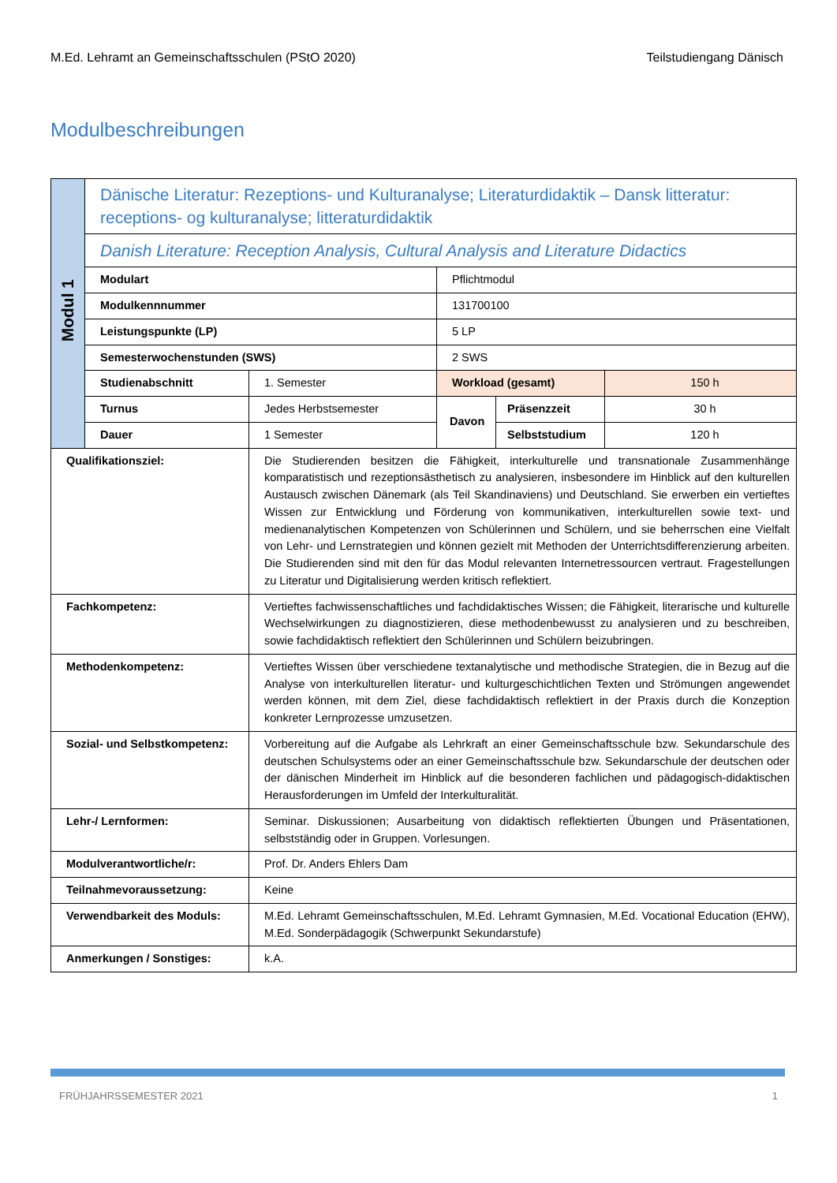M.Ed. Lehramt an Gemeinschaftsschulen (PStO 2020) Teilstudiengang Dänisch
Modulbeschreibungen
| Modul 1 | Dänische Literatur: Rezeptions- und Kulturanalyse; Literaturdidaktik – Dansk litteratur: receptions- og kulturanalyse; litteraturdidaktik | | | | |
| | Danish Literature: Reception Analysis, Cultural Analysis and Literature Didactics | | | | |
| | Modulart | | Pflichtmodul | | |
| | Modulkennnummer | | 131700100 | | |
| | Leistungspunkte (LP) | | 5 LP | | |
| | Semesterwochenstunden (SWS) | | 2 SWS | | |
| | Studienabschnitt | 1. Semester | Workload (gesamt) | | 150 h |
| | Turnus | Jedes Herbstsemester | Davon | Präsenzzeit | 30 h |
| | Dauer | 1 Semester | | Selbststudium | 120 h |
| Qualifikationsziel: | | Die Studierenden besitzen die Fähigkeit, interkulturelle und transnationale Zusammenhänge komparatistisch und rezeptionsästhetisch zu analysieren, insbesondere im Hinblick auf den kulturellen Austausch zwischen Dänemark (als Teil Skandinaviens) und Deutschland. Sie erwerben ein vertieftes Wissen zur Entwicklung und Förderung von kommunikativen, interkulturellen sowie text- und medienanalytischen Kompetenzen von Schülerinnen und Schülern, und sie beherrschen eine Vielfalt von Lehr- und Lernstrategien und können gezielt mit Methoden der Unterrichtsdifferenzierung arbeiten. Die Studierenden sind mit den für das Modul relevanten Internetressourcen vertraut. Fragestellungen zu Literatur und Digitalisierung werden kritisch reflektiert. | | | |
| Fachkompetenz: | | Vertieftes fachwissenschaftliches und fachdidaktisches Wissen; die Fähigkeit, literarische und kulturelle Wechselwirkungen zu diagnostizieren, diese methodenbewusst zu analysieren und zu beschreiben, sowie fachdidaktisch reflektiert den Schülerinnen und Schülern beizubringen. | | | |
| Methodenkompetenz: | | Vertieftes Wissen über verschiedene textanalytische und methodische Strategien, die in Bezug auf die Analyse von interkulturellen literatur- und kulturgeschichtlichen Texten und Strömungen angewendet werden können, mit dem Ziel, diese fachdidaktisch reflektiert in der Praxis durch die Konzeption konkreter Lernprozesse umzusetzen. | | | |
| Sozial- und Selbstkompetenz: | | Vorbereitung auf die Aufgabe als Lehrkraft an einer Gemeinschaftsschule bzw. Sekundarschule des deutschen Schulsystems oder an einer Gemeinschaftsschule bzw. Sekundarschule der deutschen oder der dänischen Minderheit im Hinblick auf die besonderen fachlichen und pädagogisch-didaktischen Herausforderungen im Umfeld der Interkulturalität. | | | |
| Lehr-/ Lernformen: | | Seminar. Diskussionen; Ausarbeitung von didaktisch reflektierten Übungen und Präsentationen, selbstständig oder in Gruppen. Vorlesungen. | | | |
| Modulverantwortliche/r: | | Prof. Dr. Anders Ehlers Dam | | | |
| Teilnahmevoraussetzung: | | Keine | | | |
| Verwendbarkeit des Moduls: | | M.Ed. Lehramt Gemeinschaftsschulen, M.Ed. Lehramt Gymnasien, M.Ed. Vocational Education (EHW), M.Ed. Sonderpädagogik (Schwerpunkt Sekundarstufe) | | | |
| Anmerkungen / Sonstiges: | | k.A. | | | |
FRÜHJAHRSSEMESTER 2021 1